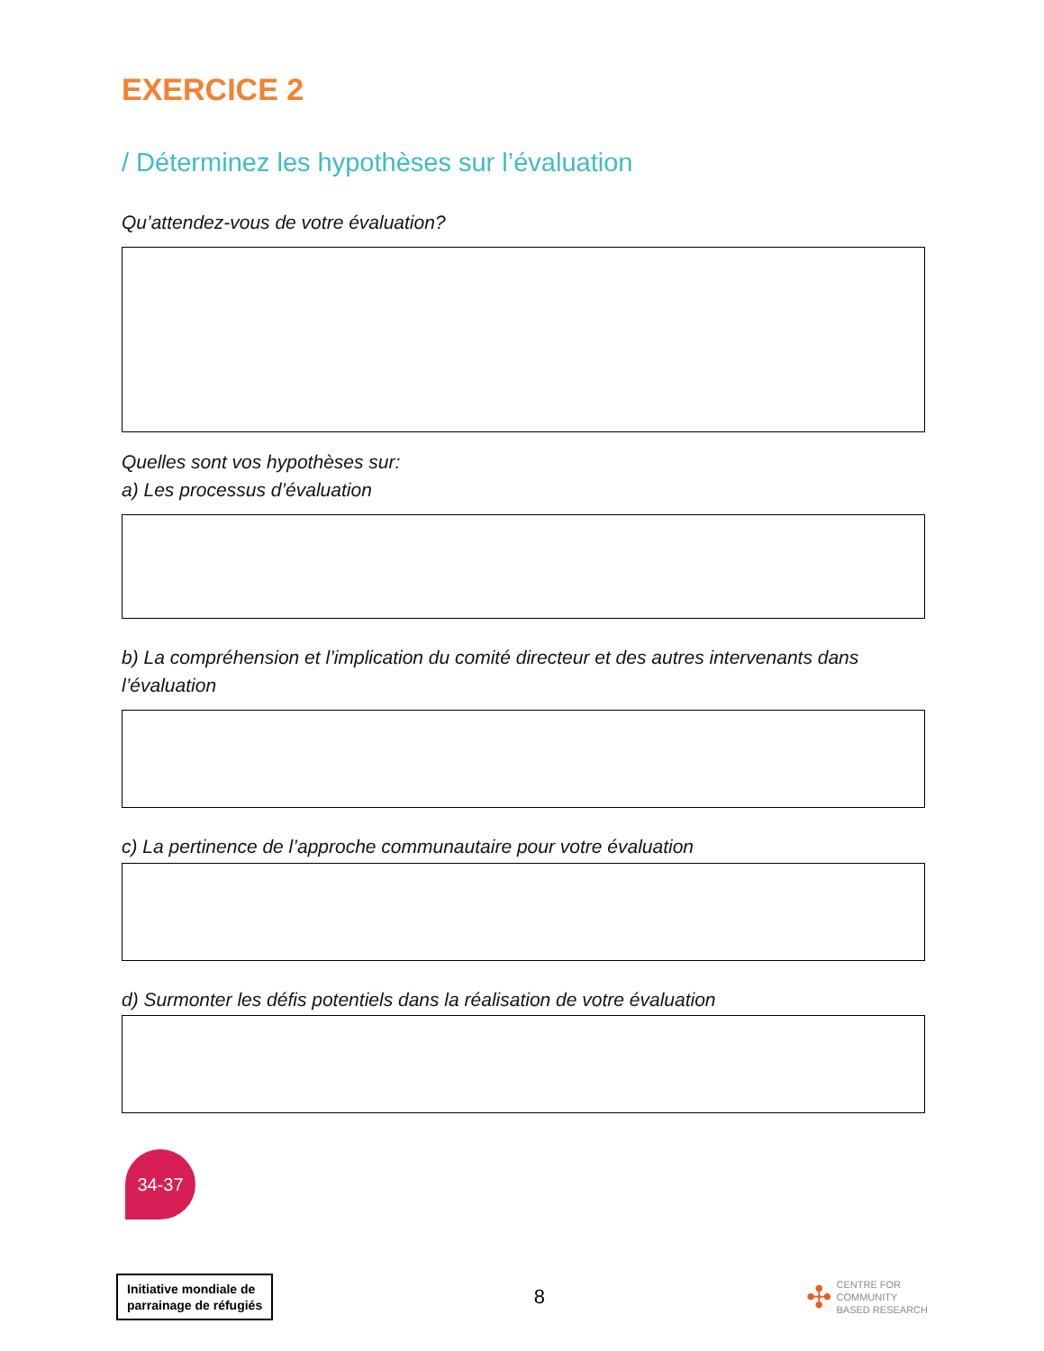EXERCICE 2
/ Déterminez les hypothèses sur l’évaluation
Qu’attendez-vous de votre évaluation?
Quelles sont vos hypothèses sur:
a) Les processus d’évaluation
b) La compréhension et l’implication du comité directeur et des autres intervenants dans l’évaluation
c) La pertinence de l’approche communautaire pour votre évaluation
d) Surmonter les défis potentiels dans la réalisation de votre évaluation
34-37
Initiative mondiale de
parrainage de réfugiés
8
✣ CENTRE FOR
COMMUNITY
BASED RESEARCH